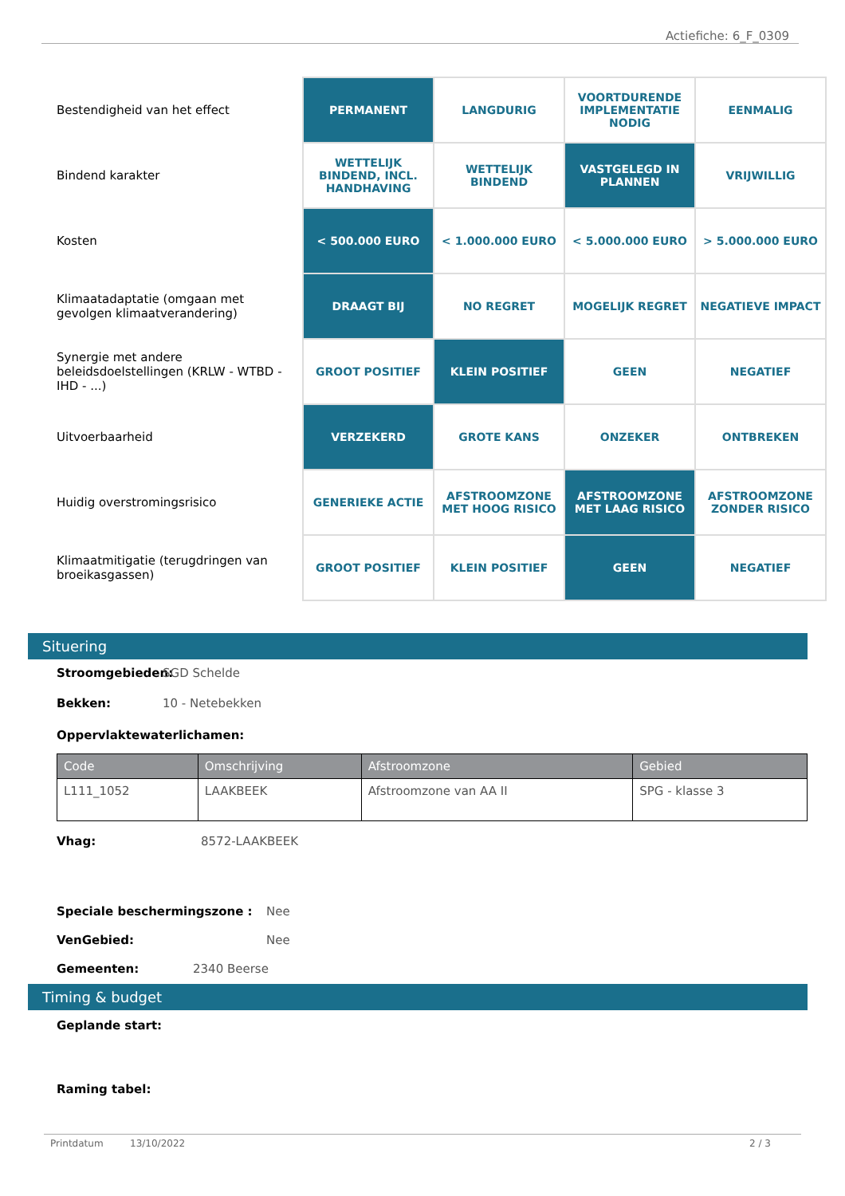Actiefiche: 6_F_0309
| Bestendigheid van het effect | PERMANENT | LANGDURIG | VOORTDURENDE IMPLEMENTATIE NODIG | EENMALIG |
| Bindend karakter | WETTELIJK BINDEND, INCL. HANDHAVING | WETTELIJK BINDEND | VASTGELEGD IN PLANNEN | VRIJWILLIG |
| Kosten | < 500.000 EURO | < 1.000.000 EURO | < 5.000.000 EURO | > 5.000.000 EURO |
| Klimaatadaptatie (omgaan met gevolgen klimaatverandering) | DRAAGT BIJ | NO REGRET | MOGELIJK REGRET | NEGATIEVE IMPACT |
| Synergie met andere beleidsdoelstellingen (KRLW - WTBD - IHD - ...) | GROOT POSITIEF | KLEIN POSITIEF | GEEN | NEGATIEF |
| Uitvoerbaarheid | VERZEKERD | GROTE KANS | ONZEKER | ONTBREKEN |
| Huidig overstromingsrisico | GENERIEKE ACTIE | AFSTROOMZONE MET HOOG RISICO | AFSTROOMZONE MET LAAG RISICO | AFSTROOMZONE ZONDER RISICO |
| Klimaatmitigatie (terugdringen van broeikasgassen) | GROOT POSITIEF | KLEIN POSITIEF | GEEN | NEGATIEF |
Situering
Stroomgebieden: SGD Schelde
Bekken: 10 - Netebekken
Oppervlaktewaterlichamen:
| Code | Omschrijving | Afstroomzone | Gebied |
| --- | --- | --- | --- |
| L111_1052 | LAAKBEEK | Afstroomzone van AA II | SPG - klasse 3 |
Vhag: 8572-LAAKBEEK
Speciale beschermingszone : Nee
VenGebied: Nee
Gemeenten: 2340 Beerse
Timing & budget
Geplande start:
Raming tabel:
Printdatum 13/10/2022 2 / 3